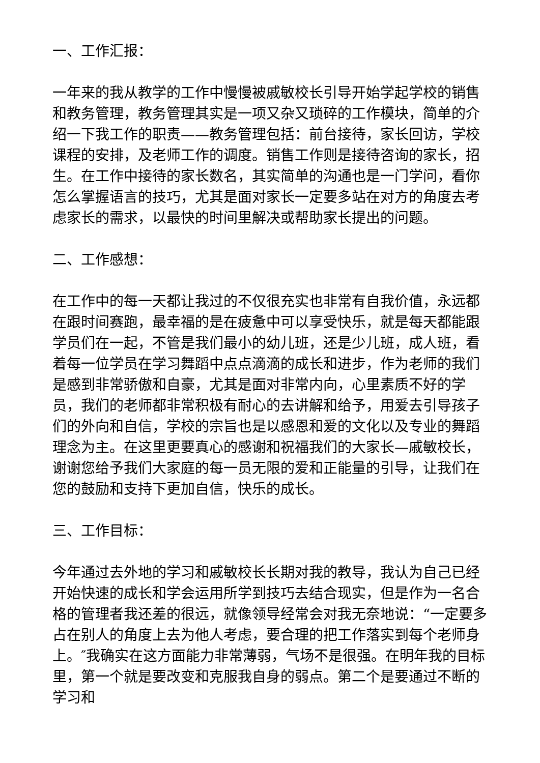一、工作汇报：
一年来的我从教学的工作中慢慢被戚敏校长引导开始学起学校的销售和教务管理，教务管理其实是一项又杂又琐碎的工作模块，简单的介绍一下我工作的职责——教务管理包括：前台接待，家长回访，学校课程的安排，及老师工作的调度。销售工作则是接待咨询的家长，招生。在工作中接待的家长数名，其实简单的沟通也是一门学问，看你怎么掌握语言的技巧，尤其是面对家长一定要多站在对方的角度去考虑家长的需求，以最快的时间里解决或帮助家长提出的问题。
二、工作感想：
在工作中的每一天都让我过的不仅很充实也非常有自我价值，永远都在跟时间赛跑，最幸福的是在疲惫中可以享受快乐，就是每天都能跟学员们在一起，不管是我们最小的幼儿班，还是少儿班，成人班，看着每一位学员在学习舞蹈中点点滴滴的成长和进步，作为老师的我们是感到非常骄傲和自豪，尤其是面对非常内向，心里素质不好的学员，我们的老师都非常积极有耐心的去讲解和给予，用爱去引导孩子们的外向和自信，学校的宗旨也是以感恩和爱的文化以及专业的舞蹈理念为主。在这里更要真心的感谢和祝福我们的大家长—戚敏校长，谢谢您给予我们大家庭的每一员无限的爱和正能量的引导，让我们在您的鼓励和支持下更加自信，快乐的成长。
三、工作目标：
今年通过去外地的学习和戚敏校长长期对我的教导，我认为自己已经开始快速的成长和学会运用所学到技巧去结合现实，但是作为一名合格的管理者我还差的很远，就像领导经常会对我无奈地说：“一定要多占在别人的角度上去为他人考虑，要合理的把工作落实到每个老师身上。″我确实在这方面能力非常薄弱，气场不是很强。在明年我的目标里，第一个就是要改变和克服我自身的弱点。第二个是要通过不断的学习和